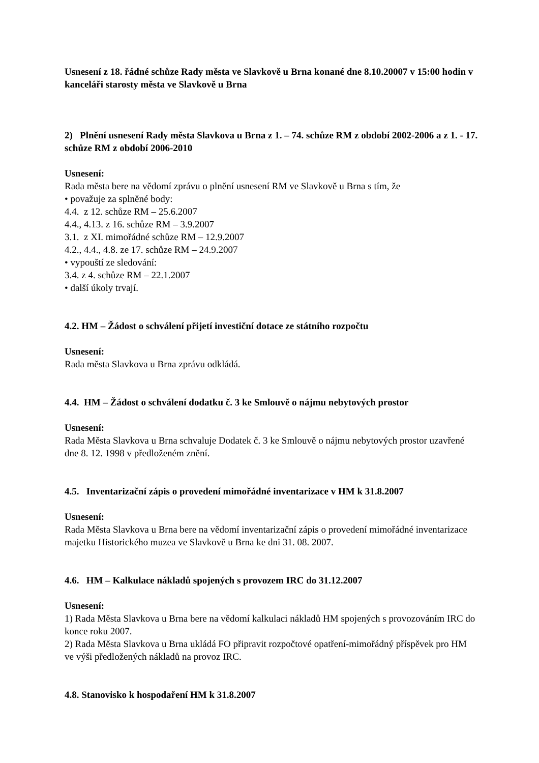Usnesení z 18. řádné schůze Rady města ve Slavkově u Brna konané dne 8.10.20007 v 15:00 hodin v kanceláři starosty města ve Slavkově u Brna
2) Plnění usnesení Rady města Slavkova u Brna z 1. – 74. schůze RM z období 2002-2006 a z 1. - 17. schůze RM z období 2006-2010
Usnesení:
Rada města bere na vědomí zprávu o plnění usnesení RM ve Slavkově u Brna s tím, že
• považuje za splněné body:
4.4. z 12. schůze RM – 25.6.2007
4.4., 4.13. z 16. schůze RM – 3.9.2007
3.1. z XI. mimořádné schůze RM – 12.9.2007
4.2., 4.4., 4.8. ze 17. schůze RM – 24.9.2007
• vypouští ze sledování:
3.4. z 4. schůze RM – 22.1.2007
• další úkoly trvají.
4.2. HM – Žádost o schválení přijetí investiční dotace ze státního rozpočtu
Usnesení:
Rada města Slavkova u Brna zprávu odkládá.
4.4. HM – Žádost o schválení dodatku č. 3 ke Smlouvě o nájmu nebytových prostor
Usnesení:
Rada Města Slavkova u Brna schvaluje Dodatek č. 3 ke Smlouvě o nájmu nebytových prostor uzavřené dne 8. 12. 1998 v předloženém znění.
4.5. Inventarizační zápis o provedení mimořádné inventarizace v HM k 31.8.2007
Usnesení:
Rada Města Slavkova u Brna bere na vědomí inventarizační zápis o provedení mimořádné inventarizace majetku Historického muzea ve Slavkově u Brna ke dni 31. 08. 2007.
4.6. HM – Kalkulace nákladů spojených s provozem IRC do 31.12.2007
Usnesení:
1) Rada Města Slavkova u Brna bere na vědomí kalkulaci nákladů HM spojených s provozováním IRC do konce roku 2007.
2) Rada Města Slavkova u Brna ukládá FO připravit rozpočtové opatření-mimořádný příspěvek pro HM ve výši předložených nákladů na provoz IRC.
4.8. Stanovisko k hospodaření HM k 31.8.2007